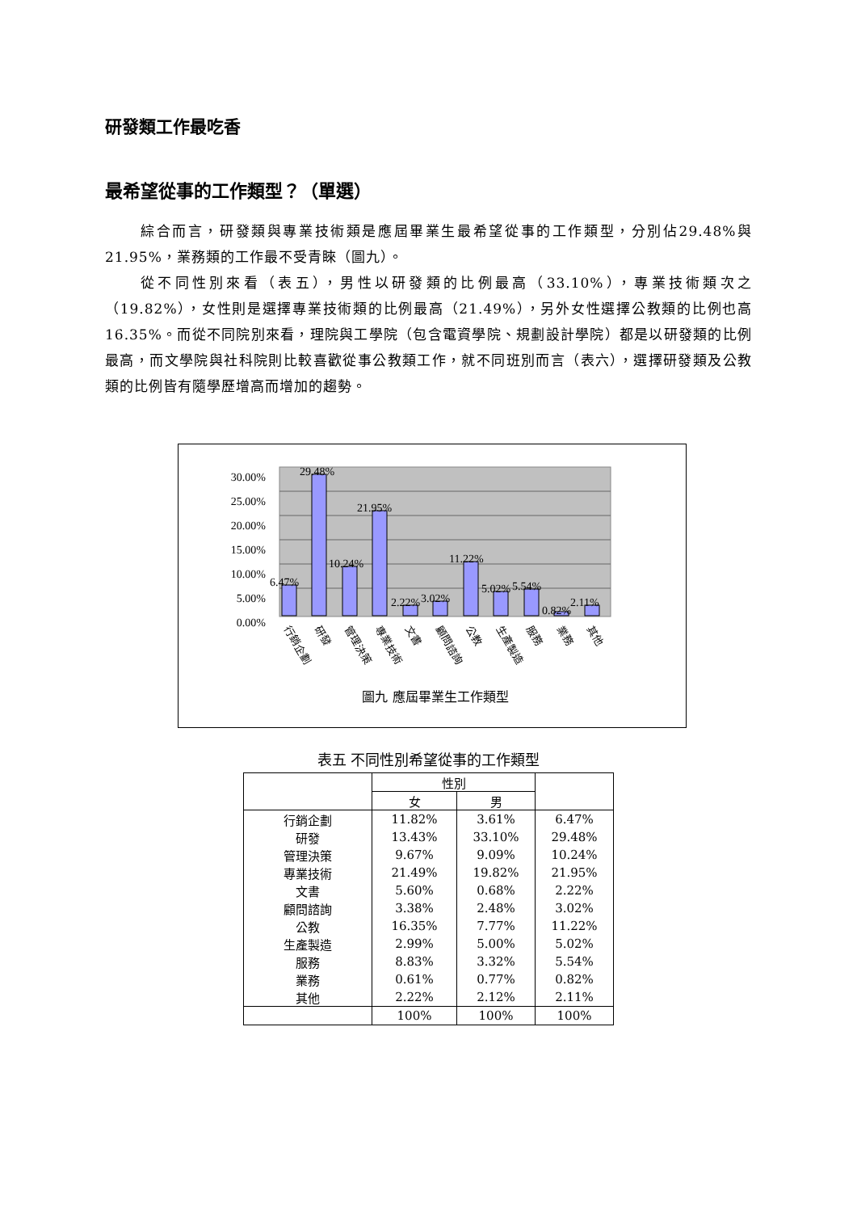研發類工作最吃香
最希望從事的工作類型？（單選）
綜合而言，研發類與專業技術類是應屆畢業生最希望從事的工作類型，分別佔29.48%與21.95%，業務類的工作最不受青睞（圖九）。
從不同性別來看（表五），男性以研發類的比例最高（33.10%），專業技術類次之（19.82%），女性則是選擇專業技術類的比例最高（21.49%），另外女性選擇公教類的比例也高16.35%。而從不同院別來看，理院與工學院（包含電資學院、規劃設計學院）都是以研發類的比例最高，而文學院與社科院則比較喜歡從事公教類工作，就不同班別而言（表六），選擇研發類及公教類的比例皆有隨學歷增高而增加的趨勢。
30.00%
25.00%
20.00%
15.00%
10.00%
5.00%
0.00%
6.47%
29.48%
10.24%
21.95%
2.22%
3.02%
11.22%
5.02%
5.54%
0.82%
2.11%
行銷企劃
研發
管理決策
專業技術
文書
顧問諮詢
公教
生產製造
服務
業務
其他
圖九 應屆畢業生工作類型
表五 不同性別希望從事的工作類型
| | 性別 | | |
| --- | --- | --- | --- |
| | 女 | 男 | |
| 行銷企劃 | 11.82% | 3.61% | 6.47% |
| 研發 | 13.43% | 33.10% | 29.48% |
| 管理決策 | 9.67% | 9.09% | 10.24% |
| 專業技術 | 21.49% | 19.82% | 21.95% |
| 文書 | 5.60% | 0.68% | 2.22% |
| 顧問諮詢 | 3.38% | 2.48% | 3.02% |
| 公教 | 16.35% | 7.77% | 11.22% |
| 生產製造 | 2.99% | 5.00% | 5.02% |
| 服務 | 8.83% | 3.32% | 5.54% |
| 業務 | 0.61% | 0.77% | 0.82% |
| 其他 | 2.22% | 2.12% | 2.11% |
| | 100% | 100% | 100% |